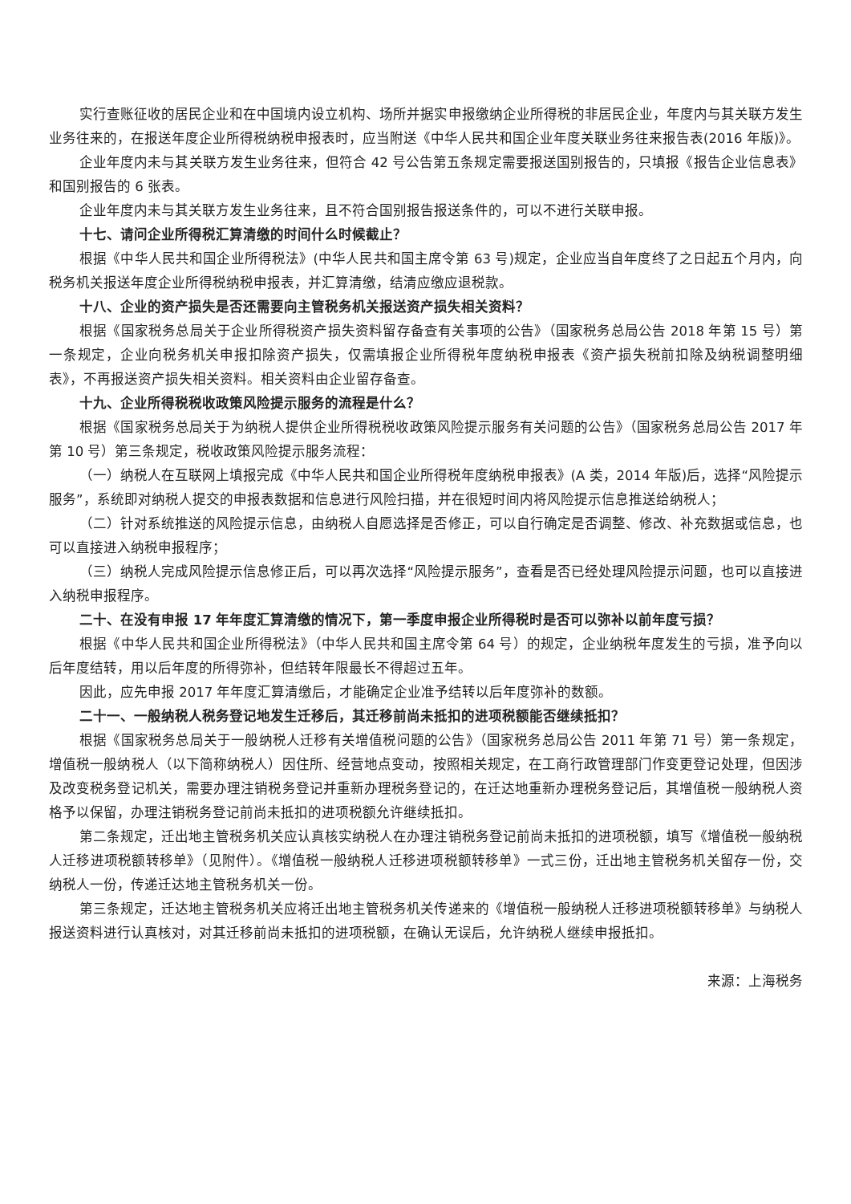实行查账征收的居民企业和在中国境内设立机构、场所并据实申报缴纳企业所得税的非居民企业，年度内与其关联方发生业务往来的，在报送年度企业所得税纳税申报表时，应当附送《中华人民共和国企业年度关联业务往来报告表(2016 年版)》。
企业年度内未与其关联方发生业务往来，但符合 42 号公告第五条规定需要报送国别报告的，只填报《报告企业信息表》和国别报告的 6 张表。
企业年度内未与其关联方发生业务往来，且不符合国别报告报送条件的，可以不进行关联申报。
十七、请问企业所得税汇算清缴的时间什么时候截止？
根据《中华人民共和国企业所得税法》(中华人民共和国主席令第 63 号)规定，企业应当自年度终了之日起五个月内，向税务机关报送年度企业所得税纳税申报表，并汇算清缴，结清应缴应退税款。
十八、企业的资产损失是否还需要向主管税务机关报送资产损失相关资料？
根据《国家税务总局关于企业所得税资产损失资料留存备查有关事项的公告》（国家税务总局公告 2018 年第 15 号）第一条规定，企业向税务机关申报扣除资产损失，仅需填报企业所得税年度纳税申报表《资产损失税前扣除及纳税调整明细表》，不再报送资产损失相关资料。相关资料由企业留存备查。
十九、企业所得税税收政策风险提示服务的流程是什么？
根据《国家税务总局关于为纳税人提供企业所得税税收政策风险提示服务有关问题的公告》（国家税务总局公告 2017 年第 10 号）第三条规定，税收政策风险提示服务流程：
（一）纳税人在互联网上填报完成《中华人民共和国企业所得税年度纳税申报表》(A 类，2014 年版)后，选择“风险提示服务”，系统即对纳税人提交的申报表数据和信息进行风险扫描，并在很短时间内将风险提示信息推送给纳税人；
（二）针对系统推送的风险提示信息，由纳税人自愿选择是否修正，可以自行确定是否调整、修改、补充数据或信息，也可以直接进入纳税申报程序；
（三）纳税人完成风险提示信息修正后，可以再次选择“风险提示服务”，查看是否已经处理风险提示问题，也可以直接进入纳税申报程序。
二十、在没有申报 17 年年度汇算清缴的情况下，第一季度申报企业所得税时是否可以弥补以前年度亏损？
根据《中华人民共和国企业所得税法》（中华人民共和国主席令第 64 号）的规定，企业纳税年度发生的亏损，准予向以后年度结转，用以后年度的所得弥补，但结转年限最长不得超过五年。
因此，应先申报 2017 年年度汇算清缴后，才能确定企业准予结转以后年度弥补的数额。
二十一、一般纳税人税务登记地发生迁移后，其迁移前尚未抵扣的进项税额能否继续抵扣？
根据《国家税务总局关于一般纳税人迁移有关增值税问题的公告》（国家税务总局公告 2011 年第 71 号）第一条规定，增值税一般纳税人（以下简称纳税人）因住所、经营地点变动，按照相关规定，在工商行政管理部门作变更登记处理，但因涉及改变税务登记机关，需要办理注销税务登记并重新办理税务登记的，在迁达地重新办理税务登记后，其增值税一般纳税人资格予以保留，办理注销税务登记前尚未抵扣的进项税额允许继续抵扣。
第二条规定，迁出地主管税务机关应认真核实纳税人在办理注销税务登记前尚未抵扣的进项税额，填写《增值税一般纳税人迁移进项税额转移单》（见附件）。《增值税一般纳税人迁移进项税额转移单》一式三份，迁出地主管税务机关留存一份，交纳税人一份，传递迁达地主管税务机关一份。
第三条规定，迁达地主管税务机关应将迁出地主管税务机关传递来的《增值税一般纳税人迁移进项税额转移单》与纳税人报送资料进行认真核对，对其迁移前尚未抵扣的进项税额，在确认无误后，允许纳税人继续申报抵扣。
来源：上海税务